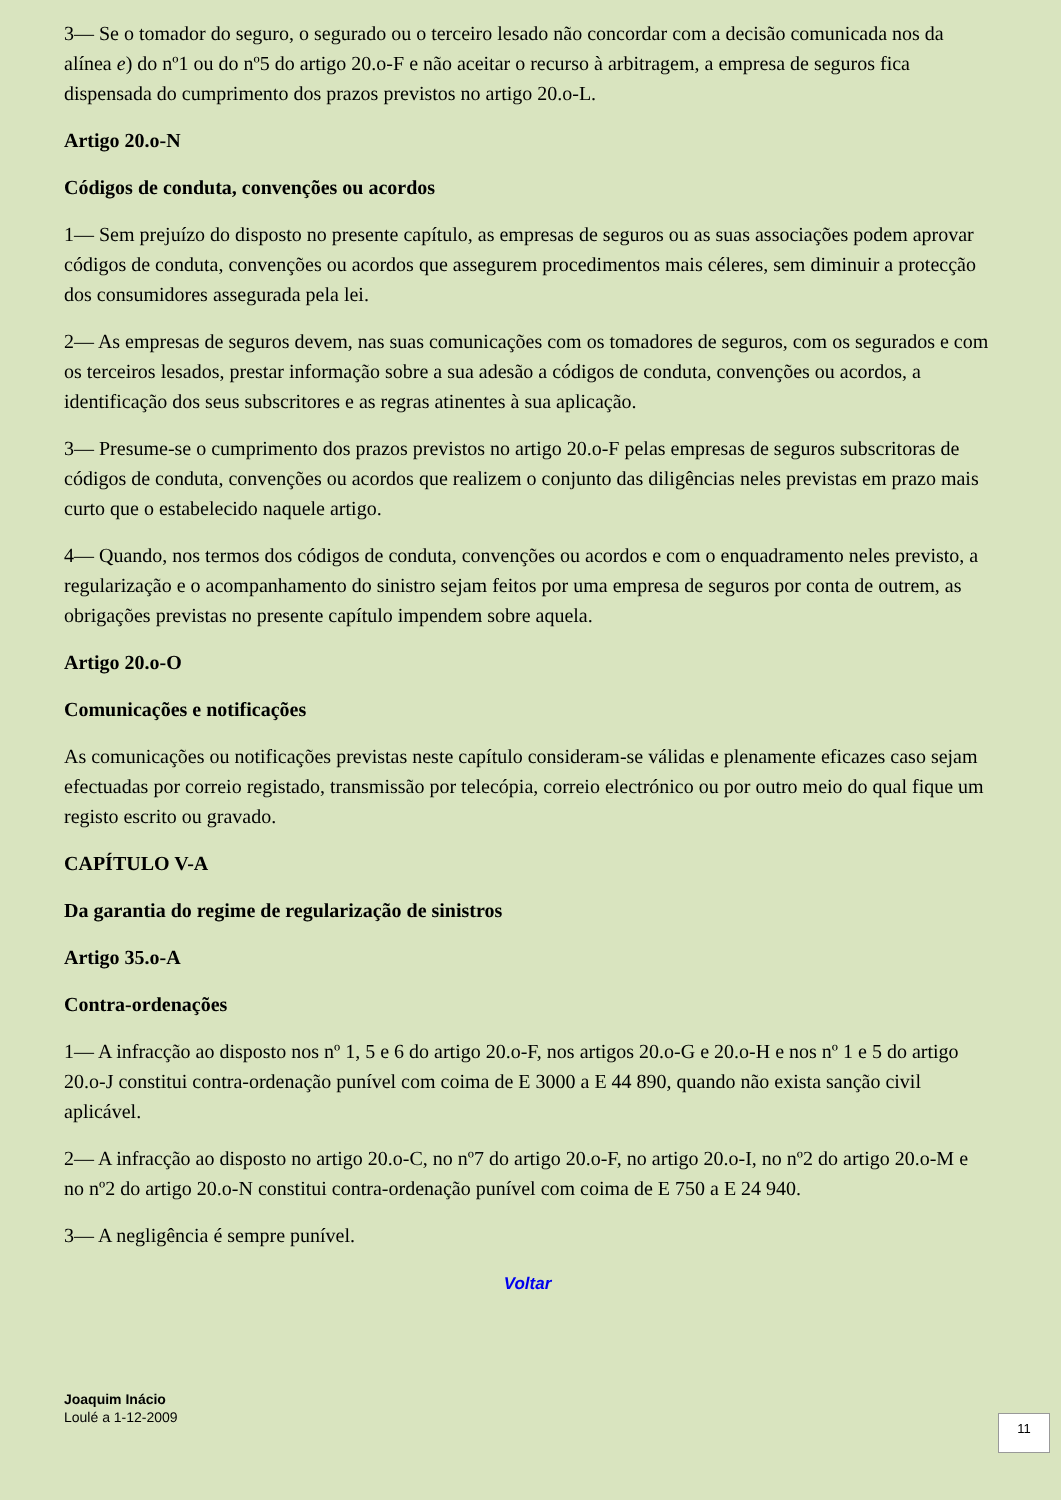3— Se o tomador do seguro, o segurado ou o terceiro lesado não concordar com a decisão comunicada nos da alínea e) do nº1 ou do nº5 do artigo 20.o-F e não aceitar o recurso à arbitragem, a empresa de seguros fica dispensada do cumprimento dos prazos previstos no artigo 20.o-L.
Artigo 20.o-N
Códigos de conduta, convenções ou acordos
1— Sem prejuízo do disposto no presente capítulo, as empresas de seguros ou as suas associações podem aprovar códigos de conduta, convenções ou acordos que assegurem procedimentos mais céleres, sem diminuir a protecção dos consumidores assegurada pela lei.
2— As empresas de seguros devem, nas suas comunicações com os tomadores de seguros, com os segurados e com os terceiros lesados, prestar informação sobre a sua adesão a códigos de conduta, convenções ou acordos, a identificação dos seus subscritores e as regras atinentes à sua aplicação.
3— Presume-se o cumprimento dos prazos previstos no artigo 20.o-F pelas empresas de seguros subscritoras de códigos de conduta, convenções ou acordos que realizem o conjunto das diligências neles previstas em prazo mais curto que o estabelecido naquele artigo.
4— Quando, nos termos dos códigos de conduta, convenções ou acordos e com o enquadramento neles previsto, a regularização e o acompanhamento do sinistro sejam feitos por uma empresa de seguros por conta de outrem, as obrigações previstas no presente capítulo impendem sobre aquela.
Artigo 20.o-O
Comunicações e notificações
As comunicações ou notificações previstas neste capítulo consideram-se válidas e plenamente eficazes caso sejam efectuadas por correio registado, transmissão por telecópia, correio electrónico ou por outro meio do qual fique um registo escrito ou gravado.
CAPÍTULO V-A
Da garantia do regime de regularização de sinistros
Artigo 35.o-A
Contra-ordenações
1— A infracção ao disposto nos nº 1, 5 e 6 do artigo 20.o-F, nos artigos 20.o-G e 20.o-H e nos nº 1 e 5 do artigo 20.o-J constitui contra-ordenação punível com coima de E 3000 a E 44 890, quando não exista sanção civil aplicável.
2— A infracção ao disposto no artigo 20.o-C, no nº7 do artigo 20.o-F, no artigo 20.o-I, no nº2 do artigo 20.o-M e no nº2 do artigo 20.o-N constitui contra-ordenação punível com coima de E 750 a E 24 940.
3— A negligência é sempre punível.
Voltar
Joaquim Inácio
Loulé a 1-12-2009
11